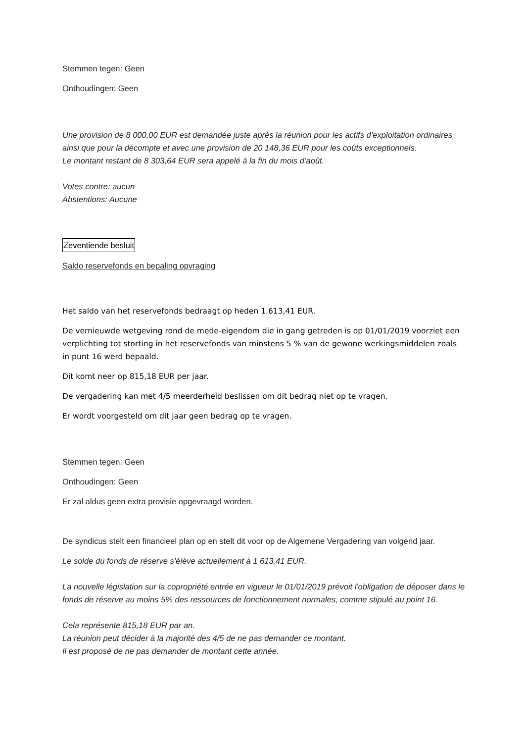Stemmen tegen: Geen
Onthoudingen: Geen
Une provision de 8 000,00 EUR est demandée juste après la réunion pour les actifs d’exploitation ordinaires ainsi que pour la décompte et avec une provision de 20 148,36 EUR pour les coûts exceptionnels.
Le montant restant de 8 303,64 EUR sera appelé à la fin du mois d’août.
Votes contre: aucun
Abstentions: Aucune
Zeventiende besluit
Saldo reservefonds en bepaling opvraging
Het saldo van het reservefonds bedraagt op heden 1.613,41 EUR.
De vernieuwde wetgeving rond de mede-eigendom die in gang getreden is op 01/01/2019 voorziet een verplichting tot storting in het reservefonds van minstens 5 % van de gewone werkingsmiddelen zoals in punt 16 werd bepaald.
Dit komt neer op 815,18 EUR per jaar.
De vergadering kan met 4/5 meerderheid beslissen om dit bedrag niet op te vragen.
Er wordt voorgesteld om dit jaar geen bedrag op te vragen.
Stemmen tegen: Geen
Onthoudingen: Geen
Er zal aldus geen extra provisie opgevraagd worden.
De syndicus stelt een financieel plan op en stelt dit voor op de Algemene Vergadering van volgend jaar.
Le solde du fonds de réserve s’élève actuellement à 1 613,41 EUR.
La nouvelle législation sur la copropriété entrée en vigueur le 01/01/2019 prévoit l'obligation de déposer dans le fonds de réserve au moins 5% des ressources de fonctionnement normales, comme stipulé au point 16.
Cela représente 815,18 EUR par an.
La réunion peut décider à la majorité des 4/5 de ne pas demander ce montant.
Il est proposé de ne pas demander de montant cette année.